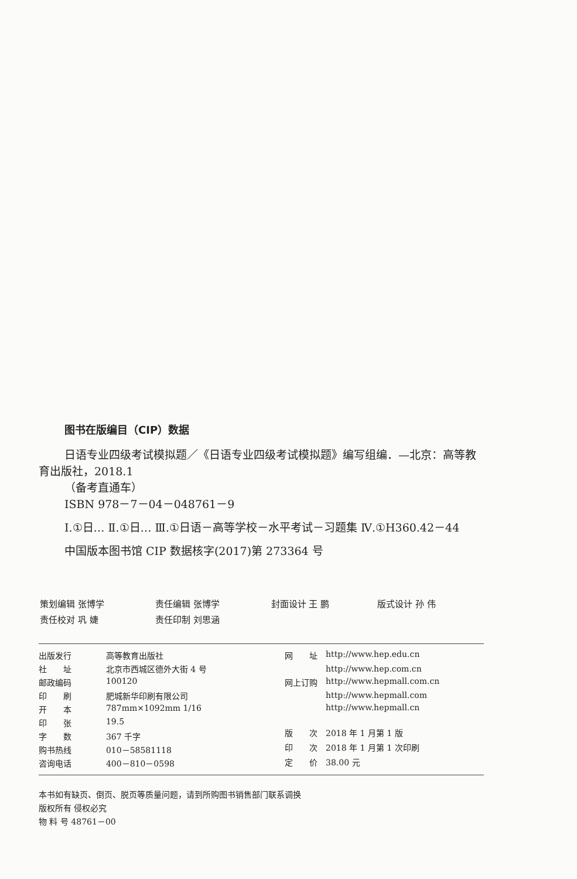图书在版编目（CIP）数据
日语专业四级考试模拟题／《日语专业四级考试模拟题》编写组编．—北京：高等教育出版社，2018.1
（备考直通车）
ISBN 978－7－04－048761－9
Ⅰ.①日… Ⅱ.①日… Ⅲ.①日语－高等学校－水平考试－习题集 Ⅳ.①H360.42－44
中国版本图书馆 CIP 数据核字(2017)第 273364 号
| 策划编辑 张博学 | 责任编辑 张博学 | 封面设计 王 鹏 | 版式设计 孙 伟 |
| 责任校对 巩 婕 | 责任印制 刘思涵 | | |
| 出版发行 | 高等教育出版社 |
| 社 址 | 北京市西城区德外大街 4 号 |
| 邮政编码 | 100120 |
| 印 刷 | 肥城新华印刷有限公司 |
| 开 本 | 787mm×1092mm 1/16 |
| 印 张 | 19.5 |
| 字 数 | 367 千字 |
| 购书热线 | 010－58581118 |
| 咨询电话 | 400－810－0598 |
| 网 址 | http://www.hep.edu.cn |
| | http://www.hep.com.cn |
| 网上订购 | http://www.hepmall.com.cn |
| | http://www.hepmall.com |
| | http://www.hepmall.cn |
| 版 次 | 2018 年 1 月第 1 版 |
| 印 次 | 2018 年 1 月第 1 次印刷 |
| 定 价 | 38.00 元 |
本书如有缺页、倒页、脱页等质量问题，请到所购图书销售部门联系调换
版权所有 侵权必究
物 料 号 48761－00